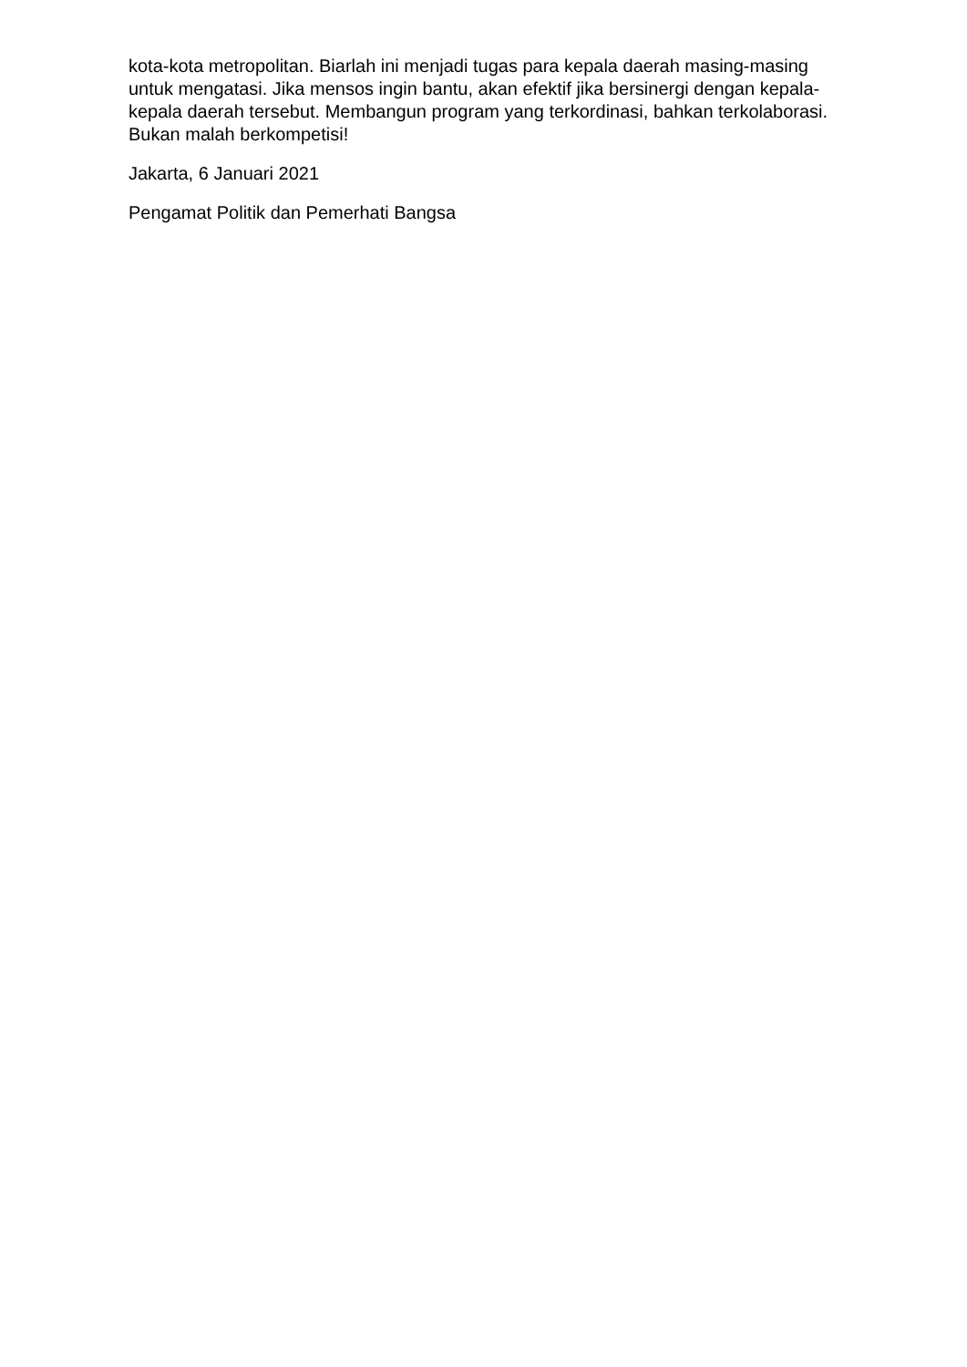kota-kota metropolitan. Biarlah ini menjadi tugas para kepala daerah masing-masing untuk mengatasi. Jika mensos ingin bantu, akan efektif jika bersinergi dengan kepala-kepala daerah tersebut. Membangun program yang terkordinasi, bahkan terkolaborasi. Bukan malah berkompetisi!
Jakarta, 6 Januari 2021
Pengamat Politik dan Pemerhati Bangsa